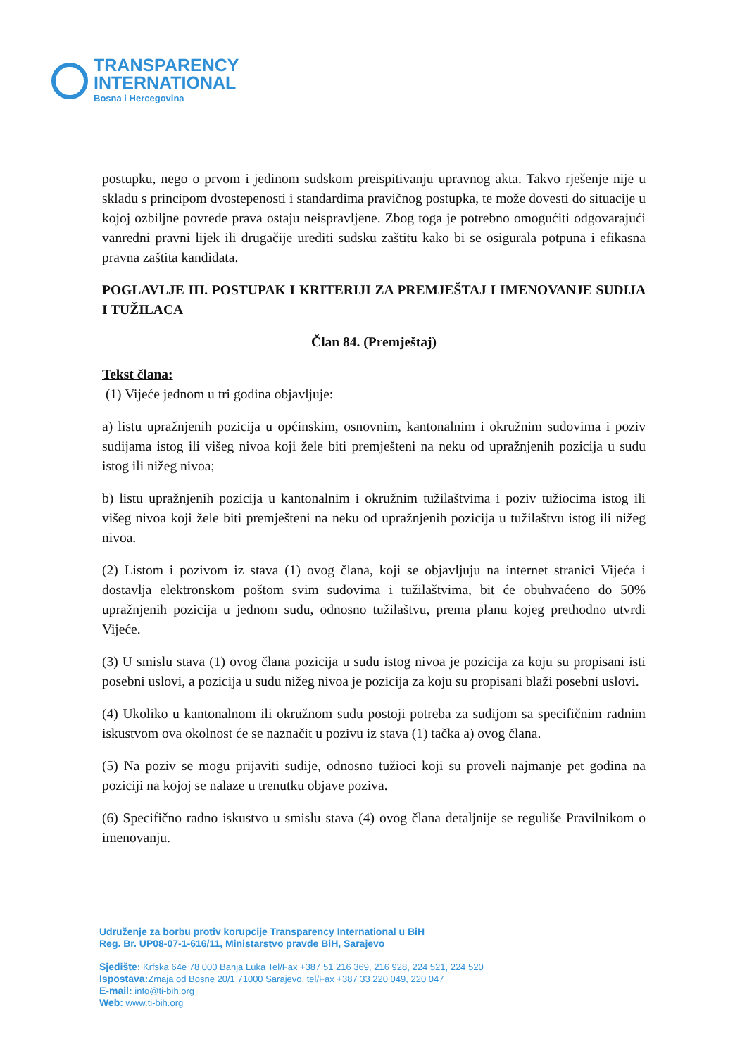TRANSPARENCY
INTERNATIONAL
Bosna i Hercegovina
postupku, nego o prvom i jedinom sudskom preispitivanju upravnog akta. Takvo rješenje nije u skladu s principom dvostepenosti i standardima pravičnog postupka, te može dovesti do situacije u kojoj ozbiljne povrede prava ostaju neispravljene. Zbog toga je potrebno omogućiti odgovarajući vanredni pravni lijek ili drugačije urediti sudsku zaštitu kako bi se osigurala potpuna i efikasna pravna zaštita kandidata.
POGLAVLJE III. POSTUPAK I KRITERIJI ZA PREMJEŠTAJ I IMENOVANJE SUDIJA I TUŽILACA
Član 84. (Premještaj)
Tekst člana:
(1) Vijeće jednom u tri godina objavljuje:
a) listu upražnjenih pozicija u općinskim, osnovnim, kantonalnim i okružnim sudovima i poziv sudijama istog ili višeg nivoa koji žele biti premješteni na neku od upražnjenih pozicija u sudu istog ili nižeg nivoa;
b) listu upražnjenih pozicija u kantonalnim i okružnim tužilaštvima i poziv tužiocima istog ili višeg nivoa koji žele biti premješteni na neku od upražnjenih pozicija u tužilaštvu istog ili nižeg nivoa.
(2) Listom i pozivom iz stava (1) ovog člana, koji se objavljuju na internet stranici Vijeća i dostavlja elektronskom poštom svim sudovima i tužilaštvima, bit će obuhvaćeno do 50% upražnjenih pozicija u jednom sudu, odnosno tužilaštvu, prema planu kojeg prethodno utvrdi Vijeće.
(3) U smislu stava (1) ovog člana pozicija u sudu istog nivoa je pozicija za koju su propisani isti posebni uslovi, a pozicija u sudu nižeg nivoa je pozicija za koju su propisani blaži posebni uslovi.
(4) Ukoliko u kantonalnom ili okružnom sudu postoji potreba za sudijom sa specifičnim radnim iskustvom ova okolnost će se naznačit u pozivu iz stava (1) tačka a) ovog člana.
(5) Na poziv se mogu prijaviti sudije, odnosno tužioci koji su proveli najmanje pet godina na poziciji na kojoj se nalaze u trenutku objave poziva.
(6) Specifično radno iskustvo u smislu stava (4) ovog člana detaljnije se reguliše Pravilnikom o imenovanju.
Udruženje za borbu protiv korupcije Transparency International u BiH
Reg. Br. UP08-07-1-616/11, Ministarstvo pravde BiH, Sarajevo
Sjedište: Krfska 64e 78 000 Banja Luka Tel/Fax +387 51 216 369, 216 928, 224 521, 224 520
Ispostava: Zmaja od Bosne 20/1 71000 Sarajevo, tel/Fax +387 33 220 049, 220 047
E-mail: info@ti-bih.org
Web: www.ti-bih.org